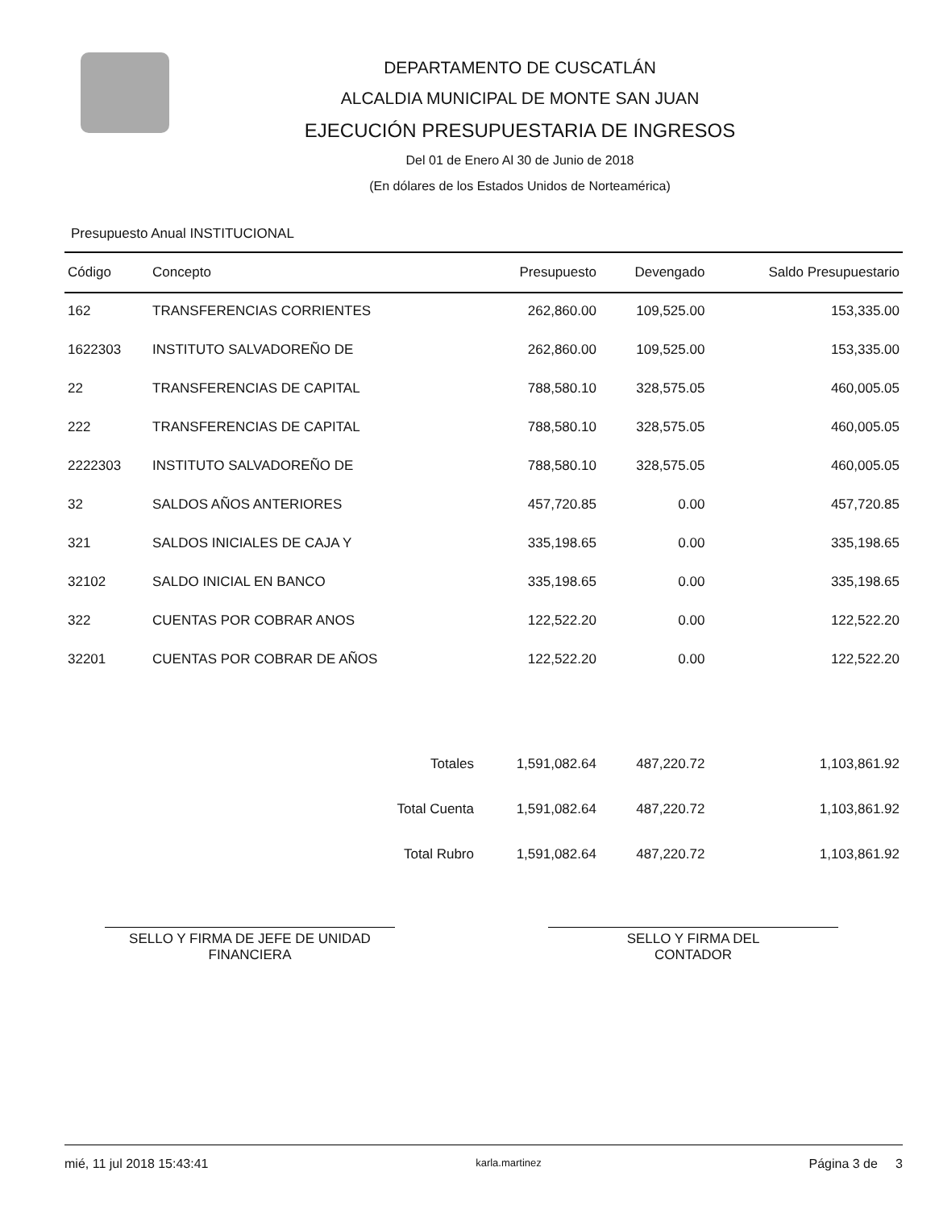DEPARTAMENTO DE CUSCATLÁN
ALCALDIA MUNICIPAL DE MONTE SAN JUAN
EJECUCIÓN PRESUPUESTARIA DE INGRESOS
Del 01 de Enero Al 30 de Junio de 2018
(En dólares de los Estados Unidos de Norteamérica)
Presupuesto Anual INSTITUCIONAL
| Código | Concepto | Presupuesto | Devengado | Saldo Presupuestario |
| --- | --- | --- | --- | --- |
| 162 | TRANSFERENCIAS CORRIENTES | 262,860.00 | 109,525.00 | 153,335.00 |
| 1622303 | INSTITUTO SALVADOREÑO DE | 262,860.00 | 109,525.00 | 153,335.00 |
| 22 | TRANSFERENCIAS DE CAPITAL | 788,580.10 | 328,575.05 | 460,005.05 |
| 222 | TRANSFERENCIAS DE CAPITAL | 788,580.10 | 328,575.05 | 460,005.05 |
| 2222303 | INSTITUTO SALVADOREÑO DE | 788,580.10 | 328,575.05 | 460,005.05 |
| 32 | SALDOS AÑOS ANTERIORES | 457,720.85 | 0.00 | 457,720.85 |
| 321 | SALDOS INICIALES DE CAJA Y | 335,198.65 | 0.00 | 335,198.65 |
| 32102 | SALDO INICIAL EN BANCO | 335,198.65 | 0.00 | 335,198.65 |
| 322 | CUENTAS POR COBRAR ANOS | 122,522.20 | 0.00 | 122,522.20 |
| 32201 | CUENTAS POR COBRAR DE AÑOS | 122,522.20 | 0.00 | 122,522.20 |
| | Totales | 1,591,082.64 | 487,220.72 | 1,103,861.92 |
| | Total Cuenta | 1,591,082.64 | 487,220.72 | 1,103,861.92 |
| | Total Rubro | 1,591,082.64 | 487,220.72 | 1,103,861.92 |
SELLO Y FIRMA DE JEFE DE UNIDAD
FINANCIERA
SELLO Y FIRMA DEL
CONTADOR
mié, 11 jul 2018 15:43:41 karla.martinez Página 3 de 3